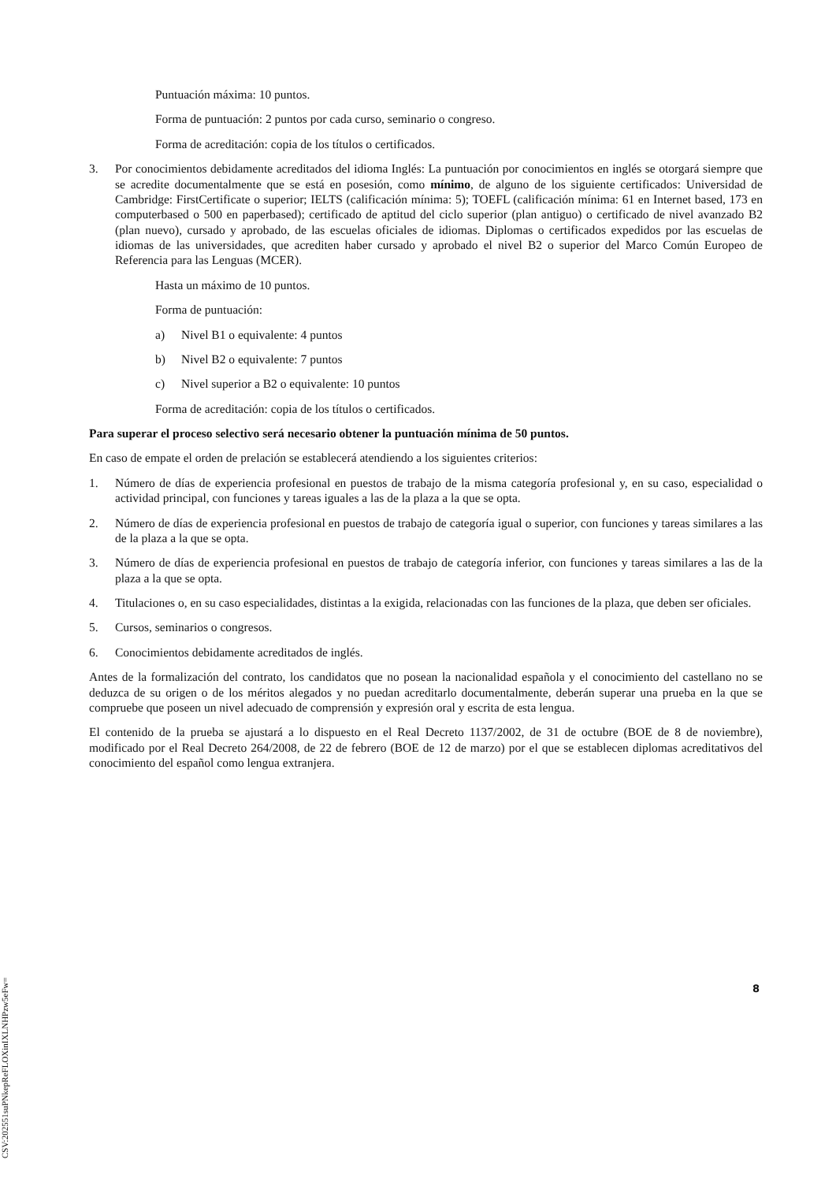Puntuación máxima: 10 puntos.
Forma de puntuación: 2 puntos por cada curso, seminario o congreso.
Forma de acreditación: copia de los títulos o certificados.
3. Por conocimientos debidamente acreditados del idioma Inglés: La puntuación por conocimientos en inglés se otorgará siempre que se acredite documentalmente que se está en posesión, como mínimo, de alguno de los siguiente certificados: Universidad de Cambridge: FirstCertificate o superior; IELTS (calificación mínima: 5); TOEFL (calificación mínima: 61 en Internet based, 173 en computerbased o 500 en paperbased); certificado de aptitud del ciclo superior (plan antiguo) o certificado de nivel avanzado B2 (plan nuevo), cursado y aprobado, de las escuelas oficiales de idiomas. Diplomas o certificados expedidos por las escuelas de idiomas de las universidades, que acrediten haber cursado y aprobado el nivel B2 o superior del Marco Común Europeo de Referencia para las Lenguas (MCER).
Hasta un máximo de 10 puntos.
Forma de puntuación:
a) Nivel B1 o equivalente: 4 puntos
b) Nivel B2 o equivalente: 7 puntos
c) Nivel superior a B2 o equivalente: 10 puntos
Forma de acreditación: copia de los títulos o certificados.
Para superar el proceso selectivo será necesario obtener la puntuación mínima de 50 puntos.
En caso de empate el orden de prelación se establecerá atendiendo a los siguientes criterios:
1. Número de días de experiencia profesional en puestos de trabajo de la misma categoría profesional y, en su caso, especialidad o actividad principal, con funciones y tareas iguales a las de la plaza a la que se opta.
2. Número de días de experiencia profesional en puestos de trabajo de categoría igual o superior, con funciones y tareas similares a las de la plaza a la que se opta.
3. Número de días de experiencia profesional en puestos de trabajo de categoría inferior, con funciones y tareas similares a las de la plaza a la que se opta.
4. Titulaciones o, en su caso especialidades, distintas a la exigida, relacionadas con las funciones de la plaza, que deben ser oficiales.
5. Cursos, seminarios o congresos.
6. Conocimientos debidamente acreditados de inglés.
Antes de la formalización del contrato, los candidatos que no posean la nacionalidad española y el conocimiento del castellano no se deduzca de su origen o de los méritos alegados y no puedan acreditarlo documentalmente, deberán superar una prueba en la que se compruebe que poseen un nivel adecuado de comprensión y expresión oral y escrita de esta lengua.
El contenido de la prueba se ajustará a lo dispuesto en el Real Decreto 1137/2002, de 31 de octubre (BOE de 8 de noviembre), modificado por el Real Decreto 264/2008, de 22 de febrero (BOE de 12 de marzo) por el que se establecen diplomas acreditativos del conocimiento del español como lengua extranjera.
8
CSV:202551suPNkepReFLOXinIXLNHPzw5eFw=